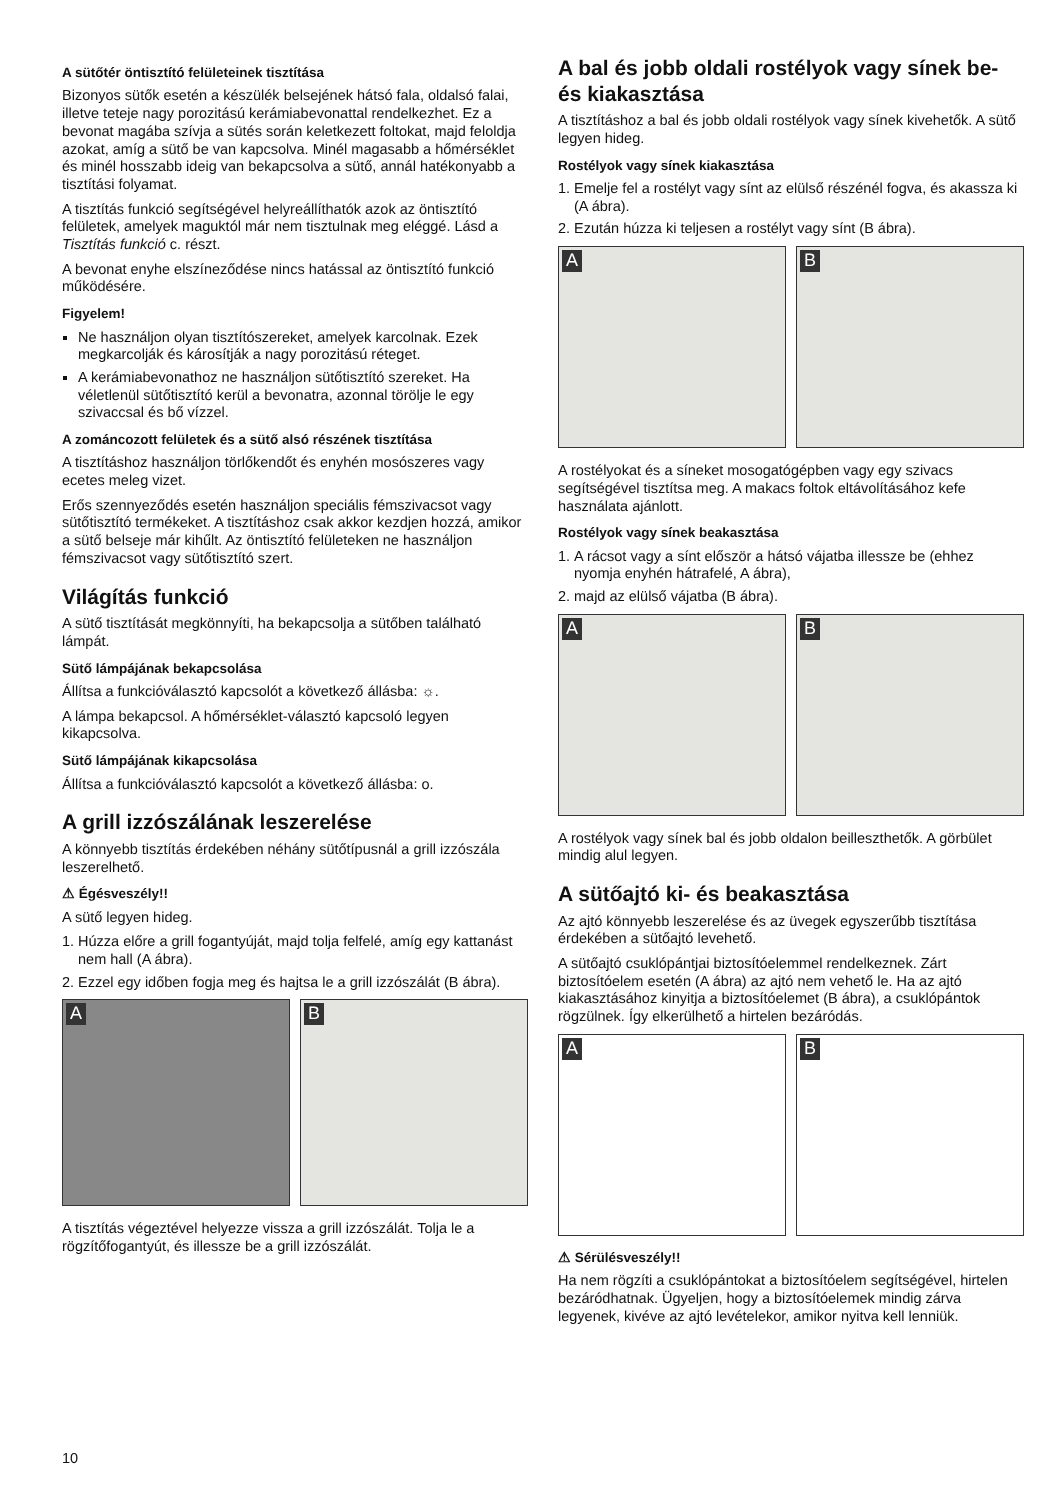A sütőtér öntisztító felületeinek tisztítása
Bizonyos sütők esetén a készülék belsejének hátsó fala, oldalsó falai, illetve teteje nagy porozitású kerámiabevonattal rendelkezhet. Ez a bevonat magába szívja a sütés során keletkezett foltokat, majd feloldja azokat, amíg a sütő be van kapcsolva. Minél magasabb a hőmérséklet és minél hosszabb ideig van bekapcsolva a sütő, annál hatékonyabb a tisztítási folyamat.
A tisztítás funkció segítségével helyreállíthatók azok az öntisztító felületek, amelyek maguktól már nem tisztulnak meg eléggé. Lásd a Tisztítás funkció c. részt.
A bevonat enyhe elszíneződése nincs hatással az öntisztító funkció működésére.
Figyelem!
Ne használjon olyan tisztítószereket, amelyek karcolnak. Ezek megkarcolják és károsítják a nagy porozitású réteget.
A kerámiabevonathoz ne használjon sütőtisztító szereket. Ha véletlenül sütőtisztító kerül a bevonatra, azonnal törölje le egy szivaccsal és bő vízzel.
A zománcozott felületek és a sütő alsó részének tisztítása
A tisztításhoz használjon törlőkendőt és enyhén mosószeres vagy ecetes meleg vizet.
Erős szennyeződés esetén használjon speciális fémszivacsot vagy sütőtisztító termékeket. A tisztításhoz csak akkor kezdjen hozzá, amikor a sütő belseje már kihűlt. Az öntisztító felületeken ne használjon fémszivacsot vagy sütőtisztító szert.
Világítás funkció
A sütő tisztítását megkönnyíti, ha bekapcsolja a sütőben található lámpát.
Sütő lámpájának bekapcsolása
Állítsa a funkcióválasztó kapcsolót a következő állásba: ☼.
A lámpa bekapcsol. A hőmérséklet-választó kapcsoló legyen kikapcsolva.
Sütő lámpájának kikapcsolása
Állítsa a funkcióválasztó kapcsolót a következő állásba: o.
A grill izzószálának leszerelése
A könnyebb tisztítás érdekében néhány sütőtípusnál a grill izzószála leszerelhető.
⚠ Égésveszély!!
A sütő legyen hideg.
1. Húzza előre a grill fogantyúját, majd tolja felfelé, amíg egy kattanást nem hall (A ábra).
2. Ezzel egy időben fogja meg és hajtsa le a grill izzószálát (B ábra).
A
B
A tisztítás végeztével helyezze vissza a grill izzószálát. Tolja le a rögzítőfogantyút, és illessze be a grill izzószálát.
A bal és jobb oldali rostélyok vagy sínek be- és kiakasztása
A tisztításhoz a bal és jobb oldali rostélyok vagy sínek kivehetők. A sütő legyen hideg.
Rostélyok vagy sínek kiakasztása
1. Emelje fel a rostélyt vagy sínt az elülső részénél fogva, és akassza ki (A ábra).
2. Ezután húzza ki teljesen a rostélyt vagy sínt (B ábra).
A
B
A rostélyokat és a síneket mosogatógépben vagy egy szivacs segítségével tisztítsa meg. A makacs foltok eltávolításához kefe használata ajánlott.
Rostélyok vagy sínek beakasztása
1. A rácsot vagy a sínt először a hátsó vájatba illessze be (ehhez nyomja enyhén hátrafelé, A ábra),
2. majd az elülső vájatba (B ábra).
A
B
A rostélyok vagy sínek bal és jobb oldalon beilleszthetők. A görbület mindig alul legyen.
A sütőajtó ki- és beakasztása
Az ajtó könnyebb leszerelése és az üvegek egyszerűbb tisztítása érdekében a sütőajtó levehető.
A sütőajtó csuklópántjai biztosítóelemmel rendelkeznek. Zárt biztosítóelem esetén (A ábra) az ajtó nem vehető le. Ha az ajtó kiakasztásához kinyitja a biztosítóelemet (B ábra), a csuklópántok rögzülnek. Így elkerülhető a hirtelen bezáródás.
A
B
⚠ Sérülésveszély!!
Ha nem rögzíti a csuklópántokat a biztosítóelem segítségével, hirtelen bezáródhatnak. Ügyeljen, hogy a biztosítóelemek mindig zárva legyenek, kivéve az ajtó levételekor, amikor nyitva kell lenniük.
10